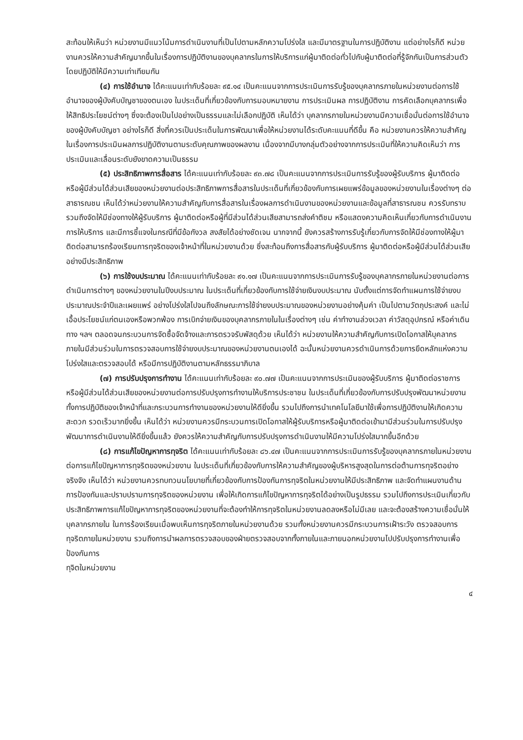สะท้อนให้เห็นว่า หน่วยงานมีแนวโน้มการดำเนินงานที่เป็นไปตามหลักความโปร่งใส และมีมาตรฐานในการปฏิบัติงาน แต่อย่างไรก็ดี หน่วยงานควรให้ความสำคัญมากขึ้นในเรื่องการปฏิบัติงานของบุคลากรในการให้บริการแก่ผู้มาติดต่อทั่วไปกับผู้มาติดต่อที่รู้จักกันเป็นการส่วนตัวโดยปฏิบัติให้มีความเท่าเทียมกัน
(๔) การใช้อำนาจ ได้คะแนนเท่ากับร้อยละ ๙๕.๑๔ เป็นคะแนนจากการประเมินการรับรู้ของบุคลากรภายในหน่วยงานต่อการใช้อำนาจของผู้บังคับบัญชาของตนเอง ในประเด็นที่เกี่ยวข้องกับการมอบหมายงาน การประเมินผล การปฏิบัติงาน การคัดเลือกบุคลากรเพื่อให้สิทธิประโยชน์ต่างๆ ซึ่งจะต้องเป็นไปอย่างเป็นธรรมและไม่เลือกปฏิบัติ เห็นได้ว่า บุคลากรภายในหน่วยงานมีความเชื่อมั่นต่อการใช้อำนาจของผู้บังคับบัญชา อย่างไรก็ดี สิ่งที่ควรเป็นประเด็นในการพัฒนาเพื่อให้หน่วยงานได้ระดับคะแนนที่ดีขึ้น คือ หน่วยงานควรให้ความสำคัญในเรื่องการประเมินผลการปฏิบัติงานตามระดับคุณภาพของผลงาน เนื่องจากมีบางกลุ่มตัวอย่างจากการประเมินที่ให้ความคิดเห็นว่า การประเมินและเลื่อนระดับยังขาดความเป็นธรรม
(๕) ประสิทธิภาพการสื่อสาร ได้คะแนนเท่ากับร้อยละ ๙๓.๗๘ เป็นคะแนนจากการประเมินการรับรู้ของผู้รับบริการ ผู้มาติดต่อ หรือผู้มีส่วนได้ส่วนเสียของหน่วยงานต่อประสิทธิภาพการสื่อสารในประเด็นที่เกี่ยวข้องกับการเผยแพร่ข้อมูลของหน่วยงานในเรื่องต่างๆ ต่อสาธารณชน เห็นได้ว่าหน่วยงานให้ความสำคัญกับการสื่อสารในเรื่องผลการดำเนินงานของหน่วยงานและข้อมูลที่สาธารณชน ควรรับทราบ รวมถึงจัดให้มีช่องทางให้ผู้รับบริการ ผู้มาติดต่อหรือผู้ที่มีส่วนได้ส่วนเสียสามารถส่งคำติชม หรือแสดงความคิดเห็นเกี่ยวกับการดำเนินงาน การให้บริการ และมีการชี้แจงในกรณีที่มีข้อกังวล สงสัยได้อย่างชัดเจน นากจากนี้ ยังควรสร้างการรับรู้เกี่ยวกับการจัดให้มีช่องทางให้ผู้มาติดต่อสามารถร้องเรียนการทุจริตของเจ้าหน้าที่ในหน่วยงานด้วย ซึ่งสะท้อนถึงการสื่อสารกับผู้รับบริการ ผู้มาติดต่อหรือผู้มีส่วนได้ส่วนเสียอย่างมีประสิทธิภาพ
(๖) การใช้งบประมาณ ได้คะแนนเท่ากับร้อยละ ๙๑.๑๗ เป็นคะแนนจากการประเมินการรับรู้ของบุคลากรภายในหน่วยงานต่อการดำเนินการต่างๆ ของหน่วยงานในปีงบประมาณ ในประเด็นที่เกี่ยวข้องกับการใช้จ่ายเงินงบประมาณ นับตั้งแต่การจัดทำแผนการใช้จ่ายงบประมาณประจำปีและเผยแพร่ อย่างโปร่งใสไปจนถึงลักษณะการใช้จ่ายงบประมาณของหน่วยงานอย่างคุ้มค่า เป็นไปตามวัตถุประสงค์ และไม่เอื้อประโยชน์แก่ตนเองหรือพวกพ้อง การเบิกจ่ายเงินของบุคลากรภายในในเรื่องต่างๆ เช่น ค่าทำงานล่วงเวลา ค่าวัสดุอุปกรณ์ หรือค่าเดินทาง ฯลฯ ตลอดจนกระบวนการจัดซื้อจัดจ้างและการตรวจรับพัสดุด้วย เห็นได้ว่า หน่วยงานให้ความสำคัญกับการเปิดโอกาสให้บุคลากรภายในมีส่วนร่วมในการตรวจสอบการใช้จ่ายงบประมาณของหน่วยงานตนเองได้ ฉะนั้นหน่วยงานควรดำเนินการด้วยการยึดหลักแห่งความโปร่งใสและตรวจสอบได้ หรือมีการปฏิบัติงานตามหลักธรรมาภิบาล
(๗) การปรับปรุงการทำงาน ได้คะแนนเท่ากับร้อยละ ๙๐.๗๗ เป็นคะแนนจากการประเมินของผู้รับบริการ ผู้มาติดต่อราชการ หรือผู้มีส่วนได้ส่วนเสียของหน่วยงานต่อการปรับปรุงการทำงานให้บริการประชาชน ในประเด็นที่เกี่ยวข้องกับการปรับปรุงพัฒนาหน่วยงาน ทั้งการปฏิบัติของเจ้าหน้าที่และกระบวนการทำงานของหน่วยงานให้ดียิ่งขึ้น รวมไปถึงการนำเทคโนโลยีมาใช้เพื่อการปฏิบัติงานให้เกิดความสะดวก รวดเร็วมากยิ่งขึ้น เห็นได้ว่า หน่วยงานควรมีกระบวนการเปิดโอกาสให้ผู้รับบริการหรือผู้มาติดต่อเข้ามามีส่วนร่วมในการปรับปรุงพัฒนาการดำเนินงานให้ดียิ่งขึ้นแล้ว ยังควรให้ความสำคัญกับการปรับปรุงการดำเนินงานให้มีความโปร่งใสมากขึ้นอีกด้วย
(๘) การแก้ไขปัญหาการทุจริต ได้คะแนนเท่ากับร้อยละ ๘๖.๔๗ เป็นคะแนนจากการประเมินการรับรู้ของบุคลากรภายในหน่วยงานต่อการแก้ไขปัญหาการทุจริตของหน่วยงาน ในประเด็นที่เกี่ยวข้องกับการให้ความสำคัญของผู้บริหารสูงสุดในการต่อต้านการทุจริตอย่างจริงจัง เห็นได้ว่า หน่วยงานควรทบทวนนโยบายที่เกี่ยวข้องกับการป้องกันการทุจริตในหน่วยงานให้มีประสิทธิภาพ และจัดทำแผนงานด้านการป้องกันและปราบปรามการทุจริตของหน่วยงาน เพื่อให้เกิดการแก้ไขปัญหาการทุจริตได้อย่างเป็นรูปธรรม รวมไปถึงการประเมินเกี่ยวกับประสิทธิภาพการแก้ไขปัญหาการทุจริตของหน่วยงานที่จะต้องทำให้การทุจริตในหน่วยงานลดลงหรือไม่มีเลย และจะต้องสร้างความเชื่อมั่นให้บุคลากรภายใน ในการร้องเรียนเมื่อพบเห็นการทุจริตภายในหน่วยงานด้วย รวมทั้งหน่วยงานควรมีกระบวนการเฝ้าระวัง ตรวจสอบการทุจริตภายในหน่วยงาน รวมถึงการนำผลการตรวจสอบของฝ่ายตรวจสอบจากทั้งภายในและภายนอกหน่วยงานไปปรับปรุงการทำงานเพื่อป้องกันการ
ทุจิตในหน่วยงาน
๔